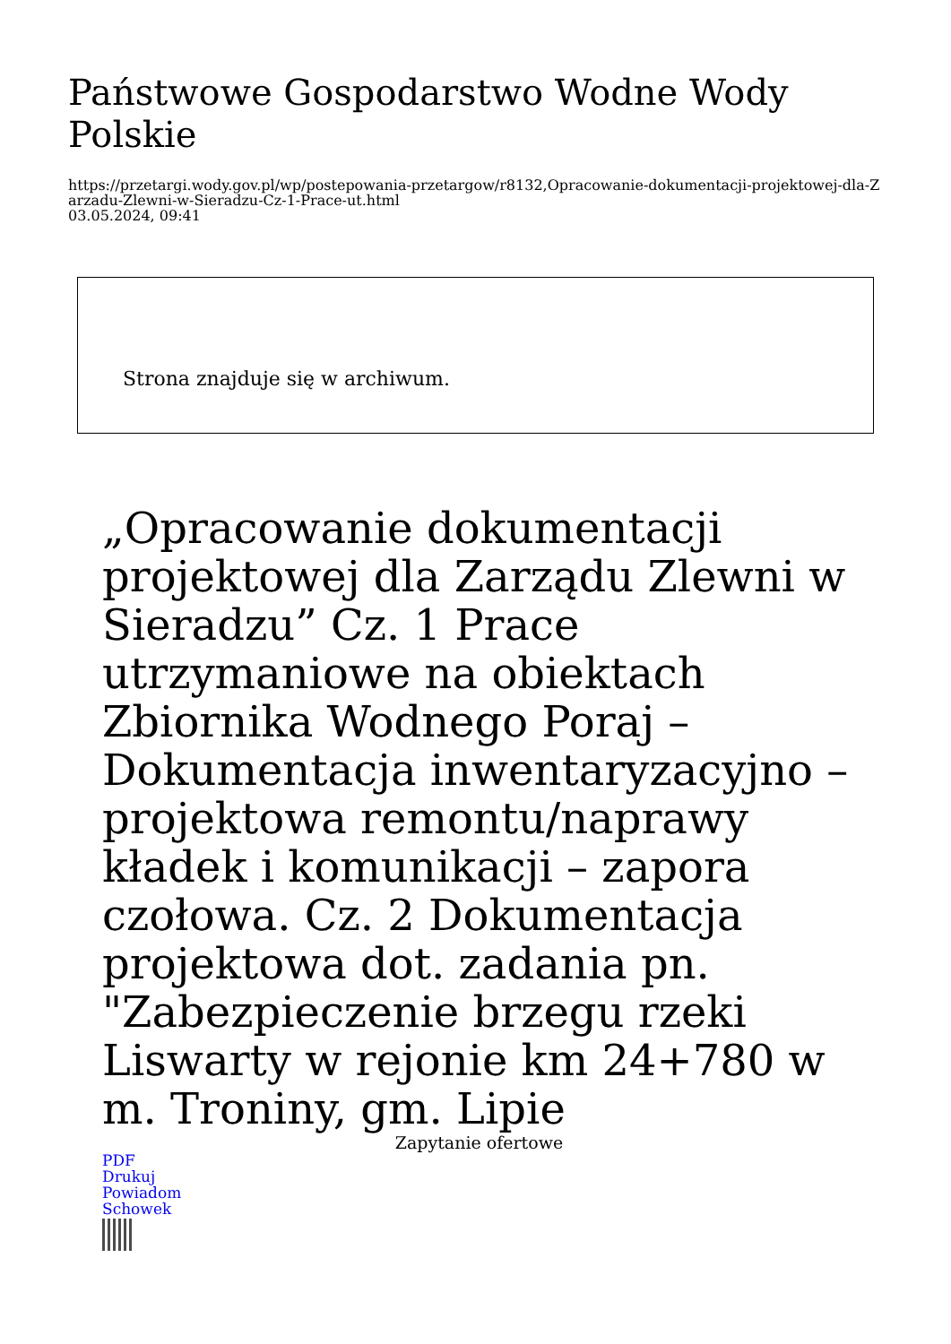Państwowe Gospodarstwo Wodne Wody Polskie
https://przetargi.wody.gov.pl/wp/postepowania-przetargow/r8132,Opracowanie-dokumentacji-projektowej-dla-Zarzadu-Zlewni-w-Sieradzu-Cz-1-Prace-ut.html
03.05.2024, 09:41
Strona znajduje się w archiwum.
„Opracowanie dokumentacji projektowej dla Zarządu Zlewni w Sieradzu” Cz. 1 Prace utrzymaniowe na obiektach Zbiornika Wodnego Poraj – Dokumentacja inwentaryzacyjno – projektowa remontu/naprawy kładek i komunikacji – zapora czołowa. Cz. 2 Dokumentacja projektowa dot. zadania pn. "Zabezpieczenie brzegu rzeki Liswarty w rejonie km 24+780 w m. Troniny, gm. Lipie
Zapytanie ofertowe
PDF
Drukuj
Powiadom
Schowek